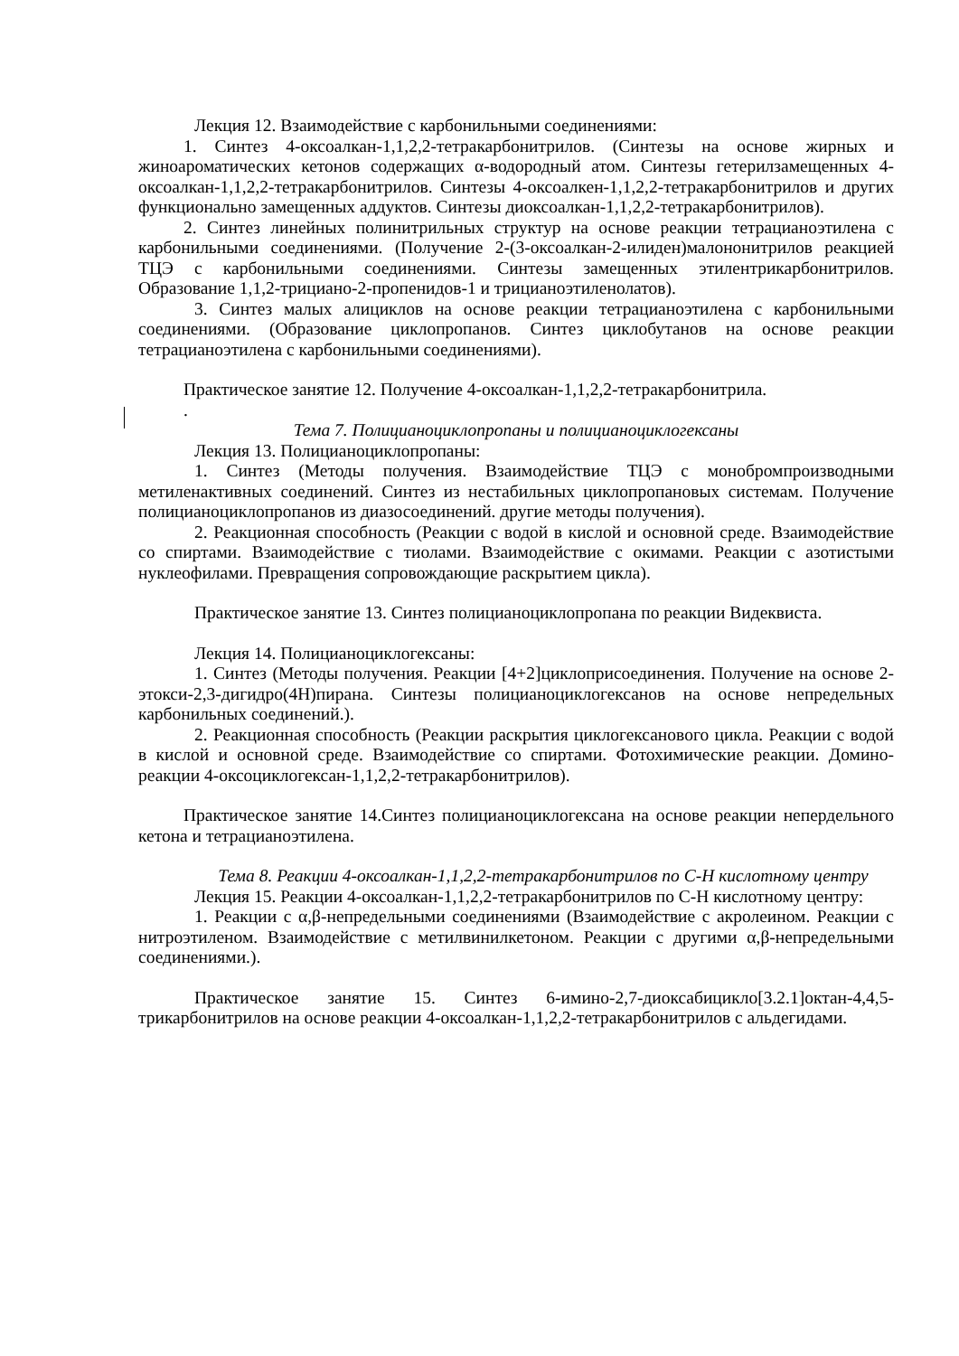Лекция 12. Взаимодействие с карбонильными соединениями:
1. Синтез 4-оксоалкан-1,1,2,2-тетракарбонитрилов. (Синтезы на основе жирных и жиноароматических кетонов содержащих α-водородный атом. Синтезы гетерилзамещенных 4-оксоалкан-1,1,2,2-тетракарбонитрилов. Синтезы 4-оксоалкен-1,1,2,2-тетракарбонитрилов и других функционально замещенных аддуктов. Синтезы диоксоалкан-1,1,2,2-тетракарбонитрилов).
2. Синтез линейных полинитрильных структур на основе реакции тетрацианоэтилена с карбонильными соединениями. (Получение 2-(3-оксоалкан-2-илиден)малононитрилов реакцией ТЦЭ с карбонильными соединениями. Синтезы замещенных этилентрикарбонитрилов. Образование 1,1,2-трициано-2-пропенидов-1 и трицианоэтиленолатов).
3. Синтез малых алициклов на основе реакции тетрацианоэтилена с карбонильными соединениями. (Образование циклопропанов. Синтез циклобутанов на основе реакции тетрацианоэтилена с карбонильными соединениями).
Практическое занятие 12. Получение 4-оксоалкан-1,1,2,2-тетракарбонитрила.
.
Тема 7. Полицианоциклопропаны и полицианоциклогексаны
Лекция 13. Полицианоциклопропаны:
1. Синтез (Методы получения. Взаимодействие ТЦЭ с монобромпроизводными метиленактивных соединений. Синтез из нестабильных циклопропановых системам. Получение полицианоциклопропанов из диазосоединений. другие методы получения).
2. Реакционная способность (Реакции с водой в кислой и основной среде. Взаимодействие со спиртами. Взаимодействие с тиолами. Взаимодействие с окимами. Реакции с азотистыми нуклеофилами. Превращения сопровождающие раскрытием цикла).
Практическое занятие 13. Синтез полицианоциклопропана по реакции Видеквиста.
Лекция 14. Полицианоциклогексаны:
1. Синтез (Методы получения. Реакции [4+2]циклоприсоединения. Получение на основе 2-этокси-2,3-дигидро(4Н)пирана. Синтезы полицианоциклогексанов на основе непредельных карбонильных соединений.).
2. Реакционная способность (Реакции раскрытия циклогексанового цикла. Реакции с водой в кислой и основной среде. Взаимодействие со спиртами. Фотохимические реакции. Домино-реакции 4-оксоциклогексан-1,1,2,2-тетракарбонитрилов).
Практическое занятие 14.Синтез полицианоциклогексана на основе реакции непердельного кетона и тетрацианоэтилена.
Тема 8. Реакции 4-оксоалкан-1,1,2,2-тетракарбонитрилов по С-Н кислотному центру
Лекция 15. Реакции 4-оксоалкан-1,1,2,2-тетракарбонитрилов по С-Н кислотному центру:
1. Реакции с α,β-непредельными соединениями (Взаимодействие с акролеином. Реакции с нитроэтиленом. Взаимодействие с метилвинилкетоном. Реакции с другими α,β-непредельными соединениями.).
Практическое занятие 15. Синтез 6-имино-2,7-диоксабицикло[3.2.1]октан-4,4,5-трикарбонитрилов на основе реакции 4-оксоалкан-1,1,2,2-тетракарбонитрилов с альдегидами.